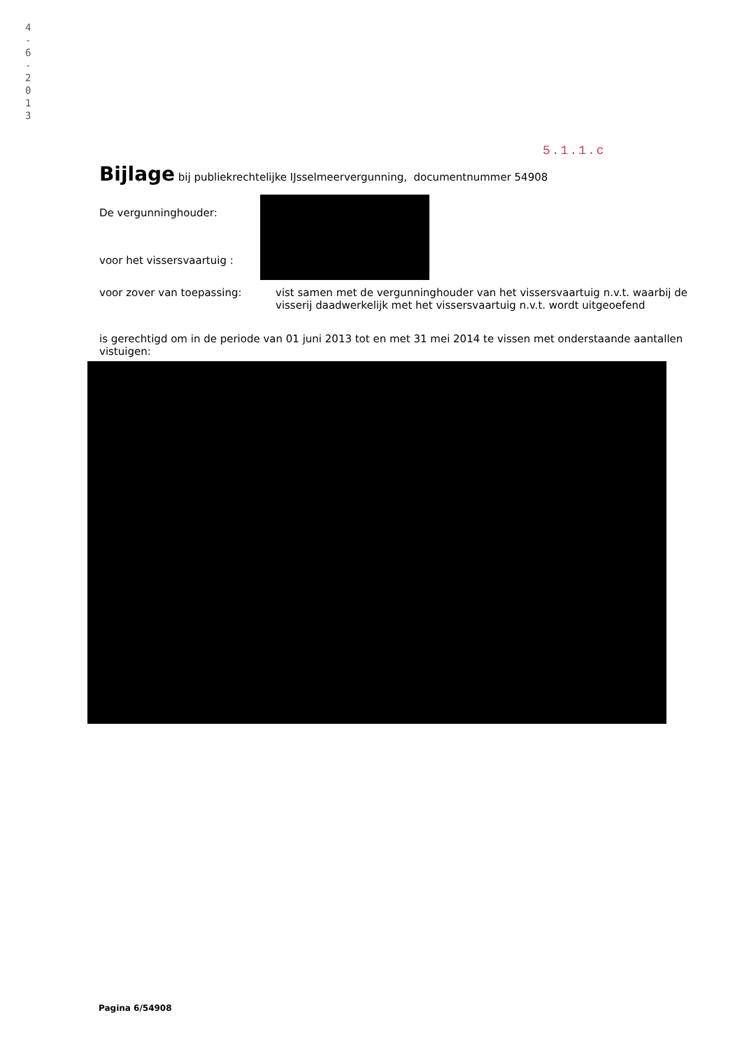4
-
6
-
2
0
1
3
5.1.1.c
Bijlage bij publiekrechtelijke IJsselmeervergunning, documentnummer 54908
De vergunninghouder:
voor het vissersvaartuig :
voor zover van toepassing: vist samen met de vergunninghouder van het vissersvaartuig n.v.t. waarbij de visserij daadwerkelijk met het vissersvaartuig n.v.t. wordt uitgeoefend
is gerechtigd om in de periode van 01 juni 2013 tot en met 31 mei 2014 te vissen met onderstaande aantallen vistuigen:
Pagina 6/54908